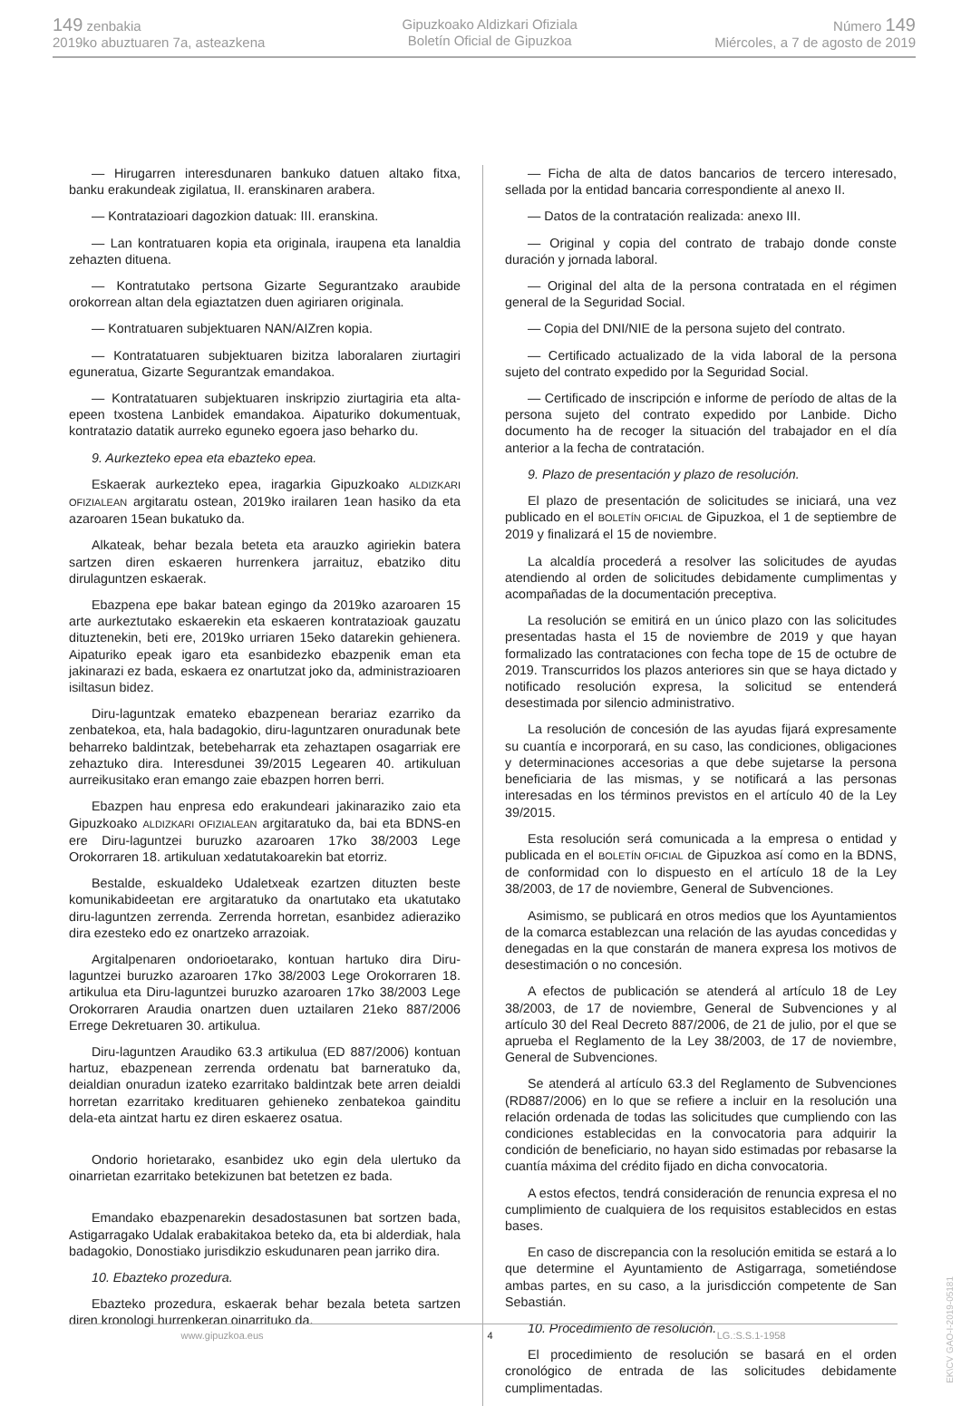149 zenbakia
2019ko abuztuaren 7a, asteazkena
Gipuzkoako Aldizkari Ofiziala
Boletín Oficial de Gipuzkoa
Número 149
Miércoles, a 7 de agosto de 2019
— Hirugarren interesdunaren bankuko datuen altako fitxa, banku erakundeak zigilatua, II. eranskinaren arabera.
— Kontratazioari dagozkion datuak: III. eranskina.
— Lan kontratuaren kopia eta originala, iraupena eta lanaldia zehazten dituena.
— Kontratutako pertsona Gizarte Segurantzako araubide orokorrean altan dela egiaztatzen duen agiriaren originala.
— Kontratuaren subjektuaren NAN/AIZren kopia.
— Kontratatuaren subjektuaren bizitza laboralaren ziurtagiri eguneratua, Gizarte Segurantzak emandakoa.
— Kontratatuaren subjektuaren inskripzio ziurtagiria eta alta-epeen txostena Lanbidek emandakoa. Aipaturiko dokumentuak, kontratazio datatik aurreko eguneko egoera jaso beharko du.
9. Aurkezteko epea eta ebazteko epea.
Eskaerak aurkezteko epea, iragarkia Gipuzkoako ALDIZKARI OFIZIALEAN argitaratu ostean, 2019ko irailaren 1ean hasiko da eta azaroaren 15ean bukatuko da.
Alkateak, behar bezala beteta eta arauzko agiriekin batera sartzen diren eskaeren hurrenkera jarraituz, ebatziko ditu dirulaguntzen eskaerak.
Ebazpena epe bakar batean egingo da 2019ko azaroaren 15 arte aurkeztutako eskaerekin eta eskaeren kontratazioak gauzatu dituztenekin, beti ere, 2019ko urriaren 15eko datarekin gehienera. Aipaturiko epeak igaro eta esanbidezko ebazpenik eman eta jakinarazi ez bada, eskaera ez onartutzat joko da, administrazioaren isiltasun bidez.
Diru-laguntzak emateko ebazpenean berariaz ezarriko da zenbatekoa, eta, hala badagokio, diru-laguntzaren onuradunak bete beharreko baldintzak, betebeharrak eta zehaztapen osagarriak ere zehaztuko dira. Interesdunei 39/2015 Legearen 40. artikuluan aurreikusitako eran emango zaie ebazpen horren berri.
Ebazpen hau enpresa edo erakundeari jakinaraziko zaio eta Gipuzkoako ALDIZKARI OFIZIALEAN argitaratuko da, bai eta BDNS-en ere Diru-laguntzei buruzko azaroaren 17ko 38/2003 Lege Orokorraren 18. artikuluan xedatutakoarekin bat etorriz.
Bestalde, eskualdeko Udaletxeak ezartzen dituzten beste komunikabideetan ere argitaratuko da onartutako eta ukatutako diru-laguntzen zerrenda. Zerrenda horretan, esanbidez adieraziko dira ezesteko edo ez onartzeko arrazoiak.
Argitalpenaren ondorioetarako, kontuan hartuko dira Diru-laguntzei buruzko azaroaren 17ko 38/2003 Lege Orokorraren 18. artikulua eta Diru-laguntzei buruzko azaroaren 17ko 38/2003 Lege Orokorraren Araudia onartzen duen uztailaren 21eko 887/2006 Errege Dekretuaren 30. artikulua.
Diru-laguntzen Araudiko 63.3 artikulua (ED 887/2006) kontuan hartuz, ebazpenean zerrenda ordenatu bat barneratuko da, deialdian onuradun izateko ezarritako baldintzak bete arren deialdi horretan ezarritako kredituaren gehieneko zenbatekoa gainditu dela-eta aintzat hartu ez diren eskaerez osatua.
Ondorio horietarako, esanbidez uko egin dela ulertuko da oinarrietan ezarritako betekizunen bat betetzen ez bada.
Emandako ebazpenarekin desadostasunen bat sortzen bada, Astigarragako Udalak erabakitakoa beteko da, eta bi alderdiak, hala badagokio, Donostiako jurisdikzio eskudunaren pean jarriko dira.
10. Ebazteko prozedura.
Ebazteko prozedura, eskaerak behar bezala beteta sartzen diren kronologi hurrenkeran oinarrituko da.
— Ficha de alta de datos bancarios de tercero interesado, sellada por la entidad bancaria correspondiente al anexo II.
— Datos de la contratación realizada: anexo III.
— Original y copia del contrato de trabajo donde conste duración y jornada laboral.
— Original del alta de la persona contratada en el régimen general de la Seguridad Social.
— Copia del DNI/NIE de la persona sujeto del contrato.
— Certificado actualizado de la vida laboral de la persona sujeto del contrato expedido por la Seguridad Social.
— Certificado de inscripción e informe de período de altas de la persona sujeto del contrato expedido por Lanbide. Dicho documento ha de recoger la situación del trabajador en el día anterior a la fecha de contratación.
9. Plazo de presentación y plazo de resolución.
El plazo de presentación de solicitudes se iniciará, una vez publicado en el BOLETÍN OFICIAL de Gipuzkoa, el 1 de septiembre de 2019 y finalizará el 15 de noviembre.
La alcaldía procederá a resolver las solicitudes de ayudas atendiendo al orden de solicitudes debidamente cumplimentas y acompañadas de la documentación preceptiva.
La resolución se emitirá en un único plazo con las solicitudes presentadas hasta el 15 de noviembre de 2019 y que hayan formalizado las contrataciones con fecha tope de 15 de octubre de 2019. Transcurridos los plazos anteriores sin que se haya dictado y notificado resolución expresa, la solicitud se entenderá desestimada por silencio administrativo.
La resolución de concesión de las ayudas fijará expresamente su cuantía e incorporará, en su caso, las condiciones, obligaciones y determinaciones accesorias a que debe sujetarse la persona beneficiaria de las mismas, y se notificará a las personas interesadas en los términos previstos en el artículo 40 de la Ley 39/2015.
Esta resolución será comunicada a la empresa o entidad y publicada en el BOLETÍN OFICIAL de Gipuzkoa así como en la BDNS, de conformidad con lo dispuesto en el artículo 18 de la Ley 38/2003, de 17 de noviembre, General de Subvenciones.
Asimismo, se publicará en otros medios que los Ayuntamientos de la comarca establezcan una relación de las ayudas concedidas y denegadas en la que constarán de manera expresa los motivos de desestimación o no concesión.
A efectos de publicación se atenderá al artículo 18 de Ley 38/2003, de 17 de noviembre, General de Subvenciones y al artículo 30 del Real Decreto 887/2006, de 21 de julio, por el que se aprueba el Reglamento de la Ley 38/2003, de 17 de noviembre, General de Subvenciones.
Se atenderá al artículo 63.3 del Reglamento de Subvenciones (RD887/2006) en lo que se refiere a incluir en la resolución una relación ordenada de todas las solicitudes que cumpliendo con las condiciones establecidas en la convocatoria para adquirir la condición de beneficiario, no hayan sido estimadas por rebasarse la cuantía máxima del crédito fijado en dicha convocatoria.
A estos efectos, tendrá consideración de renuncia expresa el no cumplimiento de cualquiera de los requisitos establecidos en estas bases.
En caso de discrepancia con la resolución emitida se estará a lo que determine el Ayuntamiento de Astigarraga, sometiéndose ambas partes, en su caso, a la jurisdicción competente de San Sebastián.
10. Procedimiento de resolución.
El procedimiento de resolución se basará en el orden cronológico de entrada de las solicitudes debidamente cumplimentadas.
www.gipuzkoa.eus 4 LG.:S.S.1-1958
EK\CV GAO-I-2019-05181